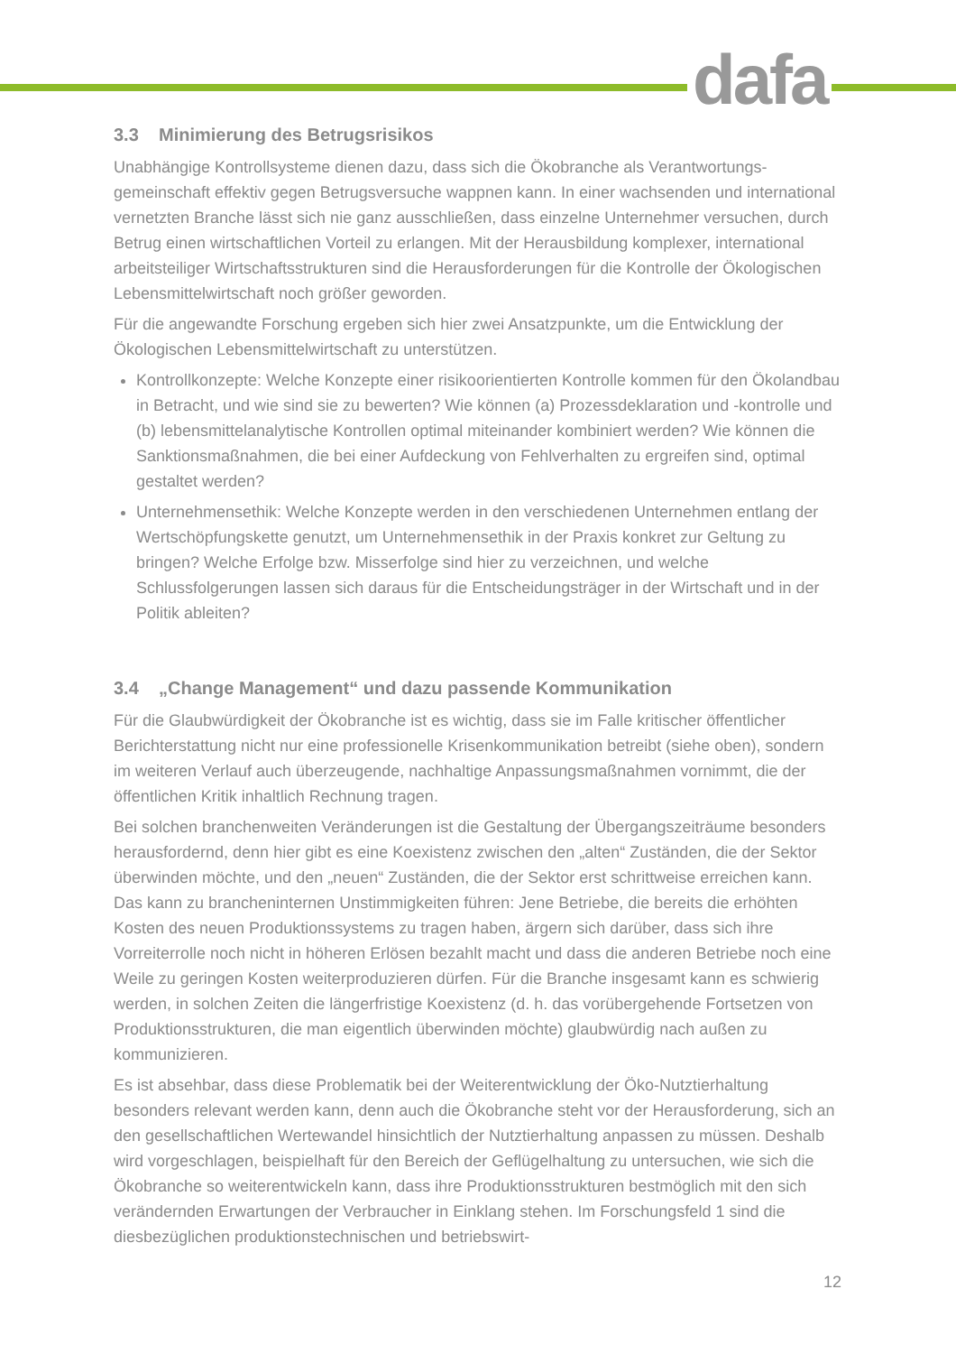dafa
3.3 Minimierung des Betrugsrisikos
Unabhängige Kontrollsysteme dienen dazu, dass sich die Ökobranche als Verantwortungs-gemeinschaft effektiv gegen Betrugsversuche wappnen kann. In einer wachsenden und international vernetzten Branche lässt sich nie ganz ausschließen, dass einzelne Unternehmer versuchen, durch Betrug einen wirtschaftlichen Vorteil zu erlangen. Mit der Herausbildung komplexer, international arbeitsteiliger Wirtschaftsstrukturen sind die Herausforderungen für die Kontrolle der Ökologischen Lebensmittelwirtschaft noch größer geworden.
Für die angewandte Forschung ergeben sich hier zwei Ansatzpunkte, um die Entwicklung der Ökologischen Lebensmittelwirtschaft zu unterstützen.
Kontrollkonzepte: Welche Konzepte einer risikoorientierten Kontrolle kommen für den Ökolandbau in Betracht, und wie sind sie zu bewerten? Wie können (a) Prozessdeklaration und -kontrolle und (b) lebensmittelanalytische Kontrollen optimal miteinander kombiniert werden? Wie können die Sanktionsmaßnahmen, die bei einer Aufdeckung von Fehlverhalten zu ergreifen sind, optimal gestaltet werden?
Unternehmensethik: Welche Konzepte werden in den verschiedenen Unternehmen entlang der Wertschöpfungskette genutzt, um Unternehmensethik in der Praxis konkret zur Geltung zu bringen? Welche Erfolge bzw. Misserfolge sind hier zu verzeichnen, und welche Schlussfolgerungen lassen sich daraus für die Entscheidungsträger in der Wirtschaft und in der Politik ableiten?
3.4 „Change Management“ und dazu passende Kommunikation
Für die Glaubwürdigkeit der Ökobranche ist es wichtig, dass sie im Falle kritischer öffentlicher Berichterstattung nicht nur eine professionelle Krisenkommunikation betreibt (siehe oben), sondern im weiteren Verlauf auch überzeugende, nachhaltige Anpassungsmaßnahmen vornimmt, die der öffentlichen Kritik inhaltlich Rechnung tragen.
Bei solchen branchenweiten Veränderungen ist die Gestaltung der Übergangszeiträume besonders herausfordernd, denn hier gibt es eine Koexistenz zwischen den „alten“ Zuständen, die der Sektor überwinden möchte, und den „neuen“ Zuständen, die der Sektor erst schrittweise erreichen kann. Das kann zu brancheninternen Unstimmigkeiten führen: Jene Betriebe, die bereits die erhöhten Kosten des neuen Produktionssystems zu tragen haben, ärgern sich darüber, dass sich ihre Vorreiterrolle noch nicht in höheren Erlösen bezahlt macht und dass die anderen Betriebe noch eine Weile zu geringen Kosten weiterproduzieren dürfen. Für die Branche insgesamt kann es schwierig werden, in solchen Zeiten die längerfristige Koexistenz (d. h. das vorübergehende Fortsetzen von Produktionsstrukturen, die man eigentlich überwinden möchte) glaubwürdig nach außen zu kommunizieren.
Es ist absehbar, dass diese Problematik bei der Weiterentwicklung der Öko-Nutztierhaltung besonders relevant werden kann, denn auch die Ökobranche steht vor der Herausforderung, sich an den gesellschaftlichen Wertewandel hinsichtlich der Nutztierhaltung anpassen zu müssen. Deshalb wird vorgeschlagen, beispielhaft für den Bereich der Geflügelhaltung zu untersuchen, wie sich die Ökobranche so weiterentwickeln kann, dass ihre Produktionsstrukturen bestmöglich mit den sich verändernden Erwartungen der Verbraucher in Einklang stehen. Im Forschungsfeld 1 sind die diesbezüglichen produktionstechnischen und betriebswirt-
12